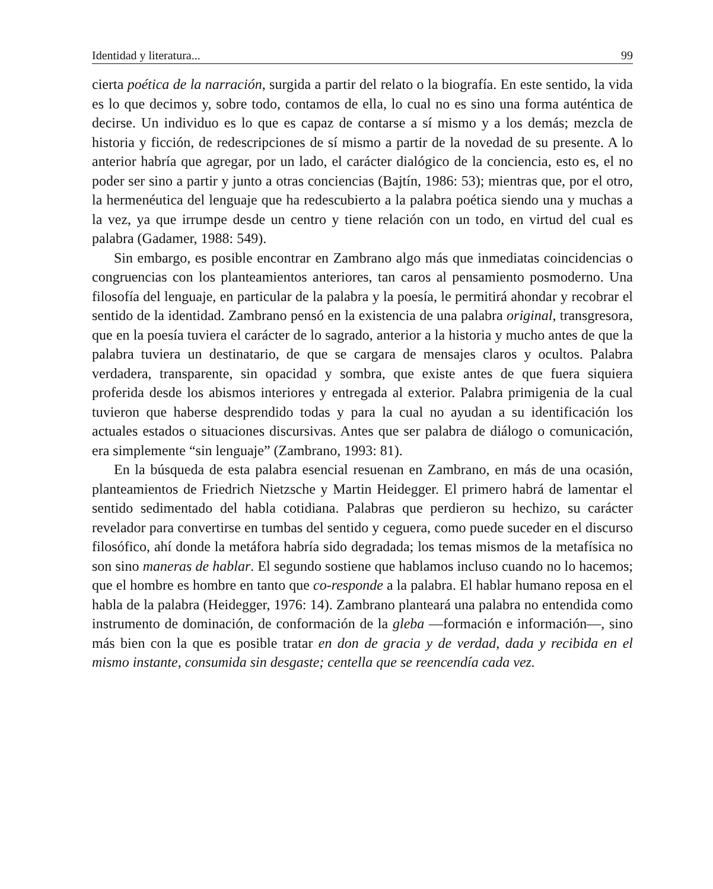Identidad y literatura... 99
cierta poética de la narración, surgida a partir del relato o la biografía. En este sentido, la vida es lo que decimos y, sobre todo, contamos de ella, lo cual no es sino una forma auténtica de decirse. Un individuo es lo que es capaz de contarse a sí mismo y a los demás; mezcla de historia y ficción, de redescripciones de sí mismo a partir de la novedad de su presente. A lo anterior habría que agregar, por un lado, el carácter dialógico de la conciencia, esto es, el no poder ser sino a partir y junto a otras conciencias (Bajtín, 1986: 53); mientras que, por el otro, la hermenéutica del lenguaje que ha redescubierto a la palabra poética siendo una y muchas a la vez, ya que irrumpe desde un centro y tiene relación con un todo, en virtud del cual es palabra (Gadamer, 1988: 549).
Sin embargo, es posible encontrar en Zambrano algo más que inmediatas coincidencias o congruencias con los planteamientos anteriores, tan caros al pensamiento posmoderno. Una filosofía del lenguaje, en particular de la palabra y la poesía, le permitirá ahondar y recobrar el sentido de la identidad. Zambrano pensó en la existencia de una palabra original, transgresora, que en la poesía tuviera el carácter de lo sagrado, anterior a la historia y mucho antes de que la palabra tuviera un destinatario, de que se cargara de mensajes claros y ocultos. Palabra verdadera, transparente, sin opacidad y sombra, que existe antes de que fuera siquiera proferida desde los abismos interiores y entregada al exterior. Palabra primigenia de la cual tuvieron que haberse desprendido todas y para la cual no ayudan a su identificación los actuales estados o situaciones discursivas. Antes que ser palabra de diálogo o comunicación, era simplemente “sin lenguaje” (Zambrano, 1993: 81).
En la búsqueda de esta palabra esencial resuenan en Zambrano, en más de una ocasión, planteamientos de Friedrich Nietzsche y Martin Heidegger. El primero habrá de lamentar el sentido sedimentado del habla cotidiana. Palabras que perdieron su hechizo, su carácter revelador para convertirse en tumbas del sentido y ceguera, como puede suceder en el discurso filosófico, ahí donde la metáfora habría sido degradada; los temas mismos de la metafísica no son sino maneras de hablar. El segundo sostiene que hablamos incluso cuando no lo hacemos; que el hombre es hombre en tanto que co-responde a la palabra. El hablar humano reposa en el habla de la palabra (Heidegger, 1976: 14). Zambrano planteará una palabra no entendida como instrumento de dominación, de conformación de la gleba —formación e información—, sino más bien con la que es posible tratar en don de gracia y de verdad, dada y recibida en el mismo instante, consumida sin desgaste; centella que se reencendía cada vez.